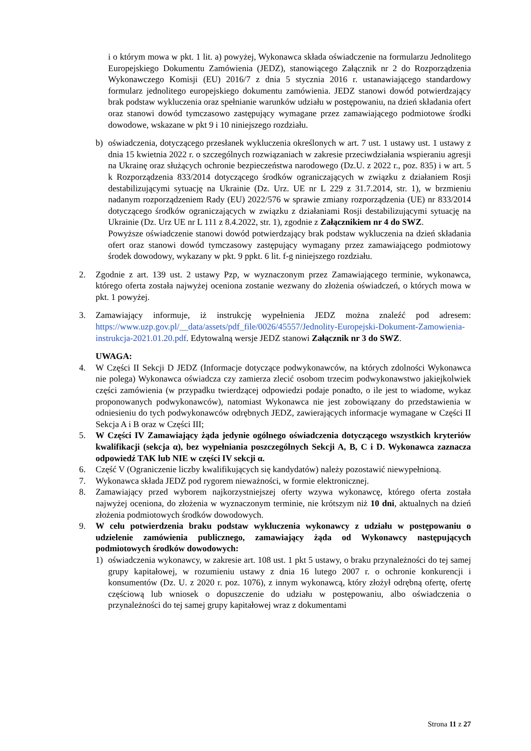i o którym mowa w pkt. 1 lit. a) powyżej, Wykonawca składa oświadczenie na formularzu Jednolitego Europejskiego Dokumentu Zamówienia (JEDZ), stanowiącego Załącznik nr 2 do Rozporządzenia Wykonawczego Komisji (EU) 2016/7 z dnia 5 stycznia 2016 r. ustanawiającego standardowy formularz jednolitego europejskiego dokumentu zamówienia. JEDZ stanowi dowód potwierdzający brak podstaw wykluczenia oraz spełnianie warunków udziału w postępowaniu, na dzień składania ofert oraz stanowi dowód tymczasowo zastępujący wymagane przez zamawiającego podmiotowe środki dowodowe, wskazane w pkt 9 i 10 niniejszego rozdziału.
b) oświadczenia, dotyczącego przesłanek wykluczenia określonych w art. 7 ust. 1 ustawy ust. 1 ustawy z dnia 15 kwietnia 2022 r. o szczególnych rozwiązaniach w zakresie przeciwdziałania wspieraniu agresji na Ukrainę oraz służących ochronie bezpieczeństwa narodowego (Dz.U. z 2022 r., poz. 835) i w art. 5 k Rozporządzenia 833/2014 dotyczącego środków ograniczających w związku z działaniem Rosji destabilizującymi sytuację na Ukrainie (Dz. Urz. UE nr L 229 z 31.7.2014, str. 1), w brzmieniu nadanym rozporządzeniem Rady (EU) 2022/576 w sprawie zmiany rozporządzenia (UE) nr 833/2014 dotyczącego środków ograniczających w związku z działaniami Rosji destabilizującymi sytuację na Ukrainie (Dz. Urz UE nr L 111 z 8.4.2022, str. 1), zgodnie z Załącznikiem nr 4 do SWZ.
Powyższe oświadczenie stanowi dowód potwierdzający brak podstaw wykluczenia na dzień składania ofert oraz stanowi dowód tymczasowy zastępujący wymagany przez zamawiającego podmiotowy środek dowodowy, wykazany w pkt. 9 ppkt. 6 lit. f-g niniejszego rozdziału.
2. Zgodnie z art. 139 ust. 2 ustawy Pzp, w wyznaczonym przez Zamawiającego terminie, wykonawca, którego oferta została najwyżej oceniona zostanie wezwany do złożenia oświadczeń, o których mowa w pkt. 1 powyżej.
3. Zamawiający informuje, iż instrukcję wypełnienia JEDZ można znaleźć pod adresem: https://www.uzp.gov.pl/__data/assets/pdf_file/0026/45557/Jednolity-Europejski-Dokument-Zamowienia-instrukcja-2021.01.20.pdf. Edytowalną wersje JEDZ stanowi Załącznik nr 3 do SWZ.
UWAGA:
4. W Części II Sekcji D JEDZ (Informacje dotyczące podwykonawców, na których zdolności Wykonawca nie polega) Wykonawca oświadcza czy zamierza zlecić osobom trzecim podwykonawstwo jakiejkolwiek części zamówienia (w przypadku twierdzącej odpowiedzi podaje ponadto, o ile jest to wiadome, wykaz proponowanych podwykonawców), natomiast Wykonawca nie jest zobowiązany do przedstawienia w odniesieniu do tych podwykonawców odrębnych JEDZ, zawierających informacje wymagane w Części II Sekcja A i B oraz w Części III;
5. W Części IV Zamawiający żąda jedynie ogólnego oświadczenia dotyczącego wszystkich kryteriów kwalifikacji (sekcja α), bez wypełniania poszczególnych Sekcji A, B, C i D. Wykonawca zaznacza odpowiedź TAK lub NIE w części IV sekcji α.
6. Część V (Ograniczenie liczby kwalifikujących się kandydatów) należy pozostawić niewypełnioną.
7. Wykonawca składa JEDZ pod rygorem nieważności, w formie elektronicznej.
8. Zamawiający przed wyborem najkorzystniejszej oferty wzywa wykonawcę, którego oferta została najwyżej oceniona, do złożenia w wyznaczonym terminie, nie krótszym niż 10 dni, aktualnych na dzień złożenia podmiotowych środków dowodowych.
9. W celu potwierdzenia braku podstaw wykluczenia wykonawcy z udziału w postępowaniu o udzielenie zamówienia publicznego, zamawiający żąda od Wykonawcy następujących podmiotowych środków dowodowych:
1) oświadczenia wykonawcy, w zakresie art. 108 ust. 1 pkt 5 ustawy, o braku przynależności do tej samej grupy kapitałowej, w rozumieniu ustawy z dnia 16 lutego 2007 r. o ochronie konkurencji i konsumentów (Dz. U. z 2020 r. poz. 1076), z innym wykonawcą, który złożył odrębną ofertę, ofertę częściową lub wniosek o dopuszczenie do udziału w postępowaniu, albo oświadczenia o przynależności do tej samej grupy kapitałowej wraz z dokumentami
Strona 11 z 27